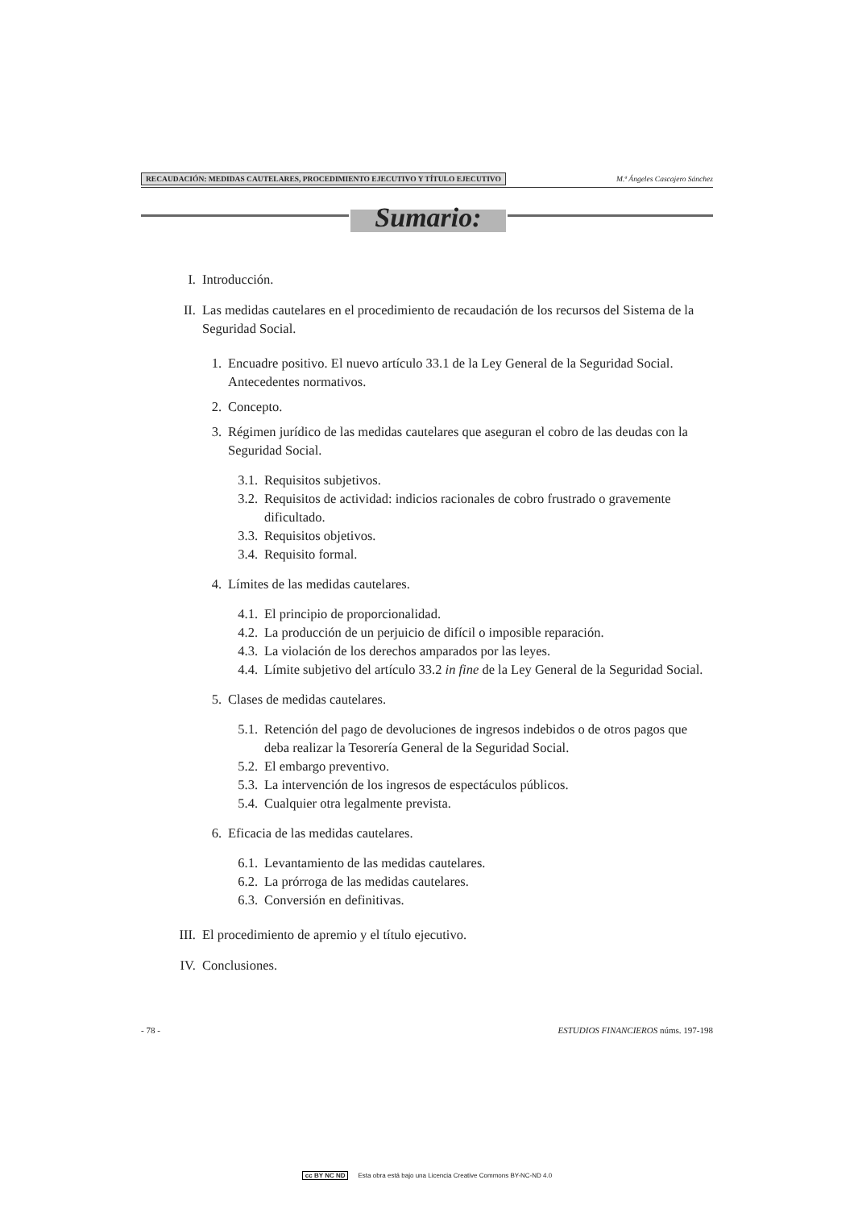RECAUDACIÓN: MEDIDAS CAUTELARES, PROCEDIMIENTO EJECUTIVO Y TÍTULO EJECUTIVO
M.ª Ángeles Cascajero Sánchez
Sumario:
I. Introducción.
II. Las medidas cautelares en el procedimiento de recaudación de los recursos del Sistema de la Seguridad Social.
1. Encuadre positivo. El nuevo artículo 33.1 de la Ley General de la Seguridad Social. Antecedentes normativos.
2. Concepto.
3. Régimen jurídico de las medidas cautelares que aseguran el cobro de las deudas con la Seguridad Social.
3.1. Requisitos subjetivos.
3.2. Requisitos de actividad: indicios racionales de cobro frustrado o gravemente dificultado.
3.3. Requisitos objetivos.
3.4. Requisito formal.
4. Límites de las medidas cautelares.
4.1. El principio de proporcionalidad.
4.2. La producción de un perjuicio de difícil o imposible reparación.
4.3. La violación de los derechos amparados por las leyes.
4.4. Límite subjetivo del artículo 33.2 in fine de la Ley General de la Seguridad Social.
5. Clases de medidas cautelares.
5.1. Retención del pago de devoluciones de ingresos indebidos o de otros pagos que deba realizar la Tesorería General de la Seguridad Social.
5.2. El embargo preventivo.
5.3. La intervención de los ingresos de espectáculos públicos.
5.4. Cualquier otra legalmente prevista.
6. Eficacia de las medidas cautelares.
6.1. Levantamiento de las medidas cautelares.
6.2. La prórroga de las medidas cautelares.
6.3. Conversión en definitivas.
III. El procedimiento de apremio y el título ejecutivo.
IV. Conclusiones.
- 78 - ESTUDIOS FINANCIEROS núms. 197-198
cc BY NC ND Esta obra está bajo una Licencia Creative Commons BY-NC-ND 4.0